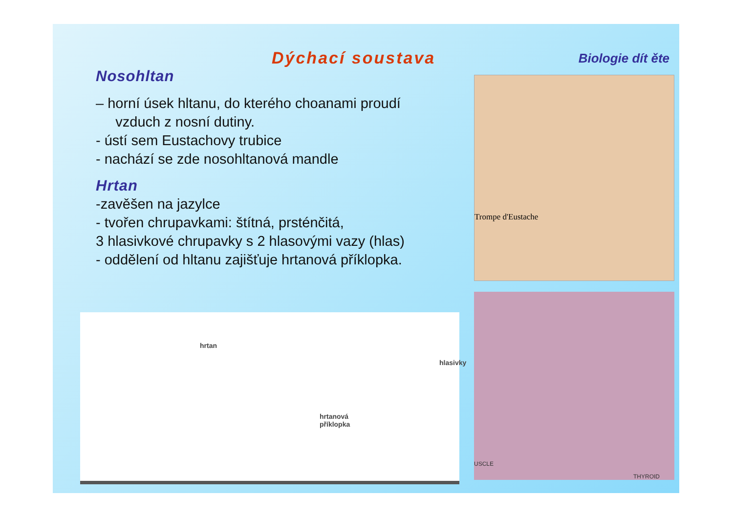Dýchací soustava
Nosohltan
– horní úsek hltanu, do kterého choanami proudí
vzduch z nosní dutiny.
- ústí sem Eustachovy trubice
- nachází se zde nosohltanová mandle
Hrtan
-zavěšen na jazylce
- tvořen chrupavkami: štítná, prsténčitá,
3 hlasivkové chrupavky s 2 hlasovými vazy (hlas)
- oddělení od hltanu zajišťuje hrtanová příklopka.
hrtan
hlasivky
hrtanová
příklopka
Biologie dít ěte
Trompe d'Eustache
USCLE
THYROID